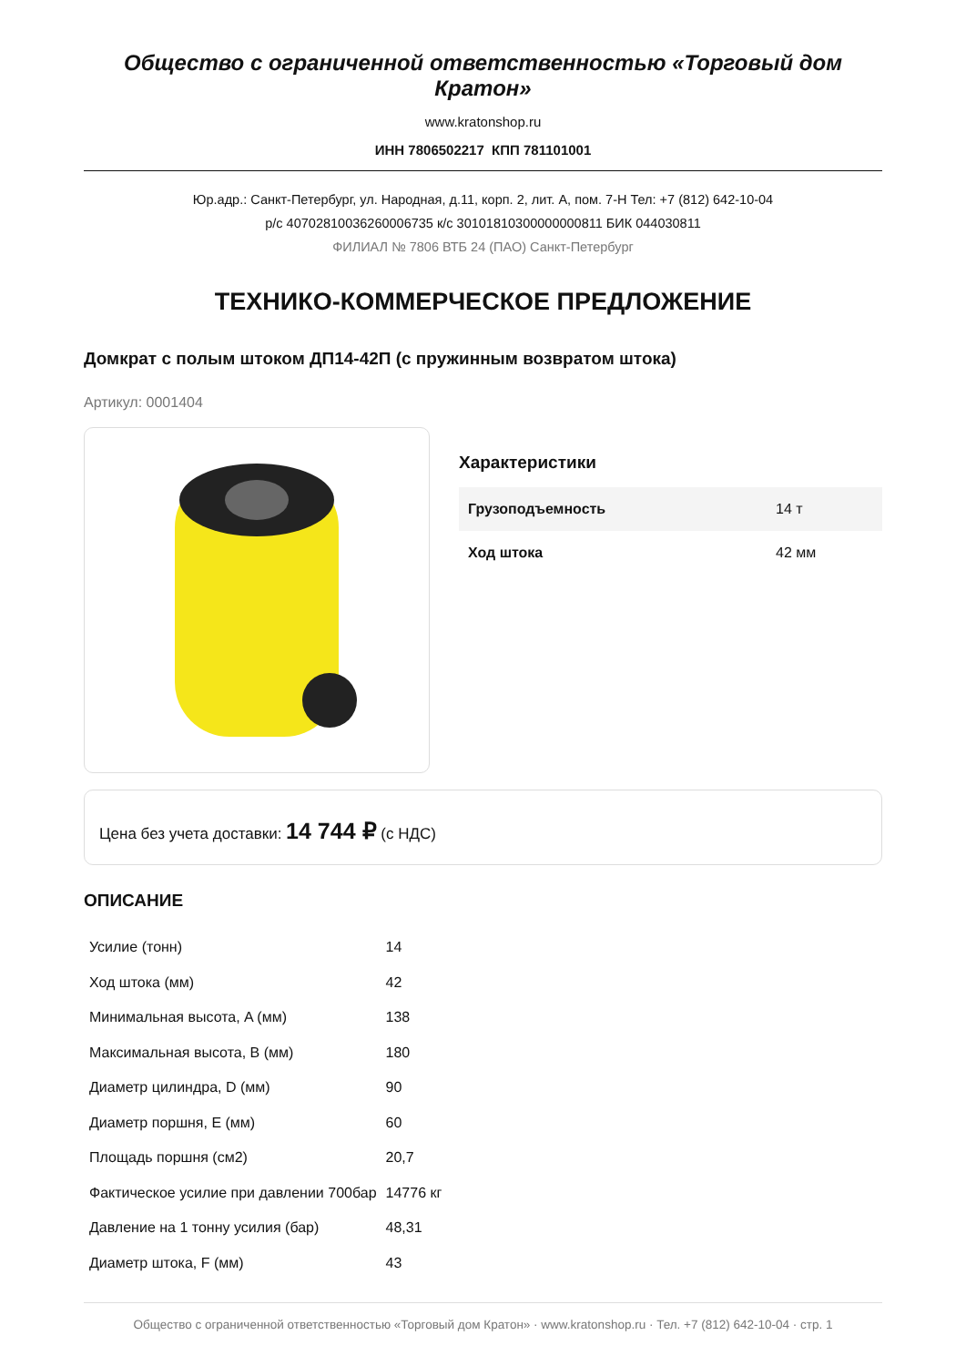Общество с ограниченной ответственностью «Торговый дом Кратон»
www.kratonshop.ru
ИНН 7806502217 КПП 781101001
Юр.адр.: Санкт-Петербург, ул. Народная, д.11, корп. 2, лит. А, пом. 7-Н Тел: +7 (812) 642-10-04
р/с 40702810036260006735 к/с 30101810300000000811 БИК 044030811
ФИЛИАЛ № 7806 ВТБ 24 (ПАО) Санкт-Петербург
ТЕХНИКО-КОММЕРЧЕСКОЕ ПРЕДЛОЖЕНИЕ
Домкрат с полым штоком ДП14-42П (с пружинным возвратом штока)
Артикул: 0001404
Характеристики
| Грузоподъемность | 14 т |
| Ход штока | 42 мм |
Цена без учета доставки: 14 744 ₽ (с НДС)
ОПИСАНИЕ
| Усилие (тонн) | 14 |
| Ход штока (мм) | 42 |
| Минимальная высота, A (мм) | 138 |
| Максимальная высота, B (мм) | 180 |
| Диаметр цилиндра, D (мм) | 90 |
| Диаметр поршня, E (мм) | 60 |
| Площадь поршня (см2) | 20,7 |
| Фактическое усилие при давлении 700бар | 14776 кг |
| Давление на 1 тонну усилия (бар) | 48,31 |
| Диаметр штока, F (мм) | 43 |
Общество с ограниченной ответственностью «Торговый дом Кратон» · www.kratonshop.ru · Тел. +7 (812) 642-10-04 · стр. 1